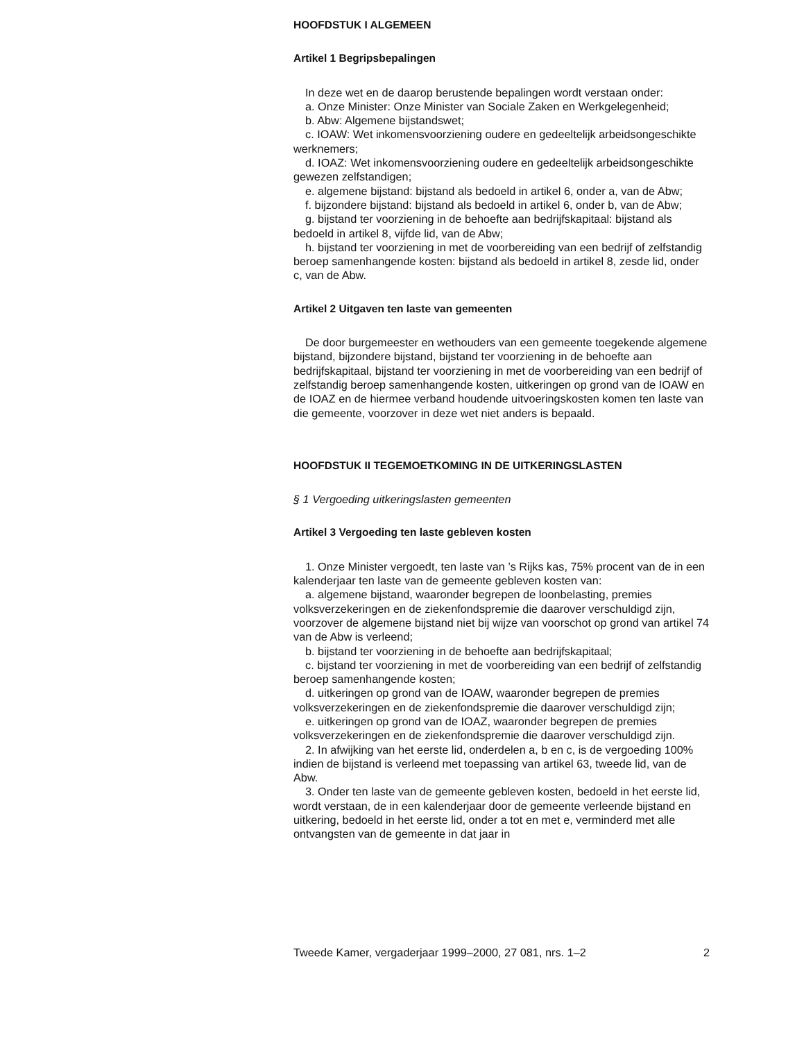HOOFDSTUK I ALGEMEEN
Artikel 1 Begripsbepalingen
In deze wet en de daarop berustende bepalingen wordt verstaan onder:
a. Onze Minister: Onze Minister van Sociale Zaken en Werkgelegenheid;
b. Abw: Algemene bijstandswet;
c. IOAW: Wet inkomensvoorziening oudere en gedeeltelijk arbeidsongeschikte werknemers;
d. IOAZ: Wet inkomensvoorziening oudere en gedeeltelijk arbeidsongeschikte gewezen zelfstandigen;
e. algemene bijstand: bijstand als bedoeld in artikel 6, onder a, van de Abw;
f. bijzondere bijstand: bijstand als bedoeld in artikel 6, onder b, van de Abw;
g. bijstand ter voorziening in de behoefte aan bedrijfskapitaal: bijstand als bedoeld in artikel 8, vijfde lid, van de Abw;
h. bijstand ter voorziening in met de voorbereiding van een bedrijf of zelfstandig beroep samenhangende kosten: bijstand als bedoeld in artikel 8, zesde lid, onder c, van de Abw.
Artikel 2 Uitgaven ten laste van gemeenten
De door burgemeester en wethouders van een gemeente toegekende algemene bijstand, bijzondere bijstand, bijstand ter voorziening in de behoefte aan bedrijfskapitaal, bijstand ter voorziening in met de voorbereiding van een bedrijf of zelfstandig beroep samenhangende kosten, uitkeringen op grond van de IOAW en de IOAZ en de hiermee verband houdende uitvoeringskosten komen ten laste van die gemeente, voorzover in deze wet niet anders is bepaald.
HOOFDSTUK II TEGEMOETKOMING IN DE UITKERINGSLASTEN
§ 1 Vergoeding uitkeringslasten gemeenten
Artikel 3 Vergoeding ten laste gebleven kosten
1. Onze Minister vergoedt, ten laste van ’s Rijks kas, 75% procent van de in een kalenderjaar ten laste van de gemeente gebleven kosten van:
a. algemene bijstand, waaronder begrepen de loonbelasting, premies volksverzekeringen en de ziekenfondspremie die daarover verschuldigd zijn, voorzover de algemene bijstand niet bij wijze van voorschot op grond van artikel 74 van de Abw is verleend;
b. bijstand ter voorziening in de behoefte aan bedrijfskapitaal;
c. bijstand ter voorziening in met de voorbereiding van een bedrijf of zelfstandig beroep samenhangende kosten;
d. uitkeringen op grond van de IOAW, waaronder begrepen de premies volksverzekeringen en de ziekenfondspremie die daarover verschuldigd zijn;
e. uitkeringen op grond van de IOAZ, waaronder begrepen de premies volksverzekeringen en de ziekenfondspremie die daarover verschuldigd zijn.
2. In afwijking van het eerste lid, onderdelen a, b en c, is de vergoeding 100% indien de bijstand is verleend met toepassing van artikel 63, tweede lid, van de Abw.
3. Onder ten laste van de gemeente gebleven kosten, bedoeld in het eerste lid, wordt verstaan, de in een kalenderjaar door de gemeente verleende bijstand en uitkering, bedoeld in het eerste lid, onder a tot en met e, verminderd met alle ontvangsten van de gemeente in dat jaar in
Tweede Kamer, vergaderjaar 1999–2000, 27 081, nrs. 1–2 2